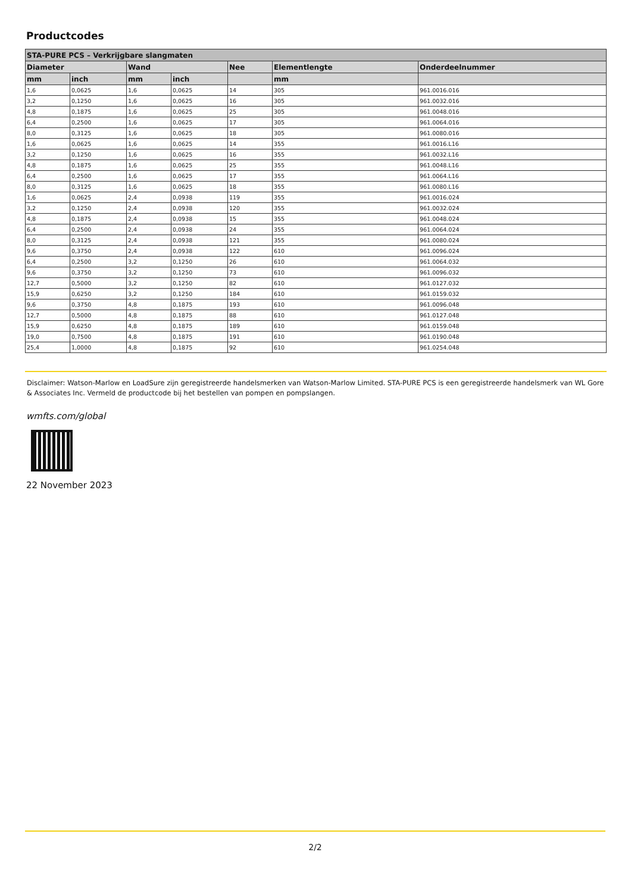Productcodes
| STA-PURE PCS – Verkrijgbare slangmaten | | | | | | |
| --- | --- | --- | --- | --- | --- | --- |
| Diameter | | Wand | | Nee | Elementlengte | Onderdeelnummer |
| mm | inch | mm | inch | | mm | |
| 1,6 | 0,0625 | 1,6 | 0,0625 | 14 | 305 | 961.0016.016 |
| 3,2 | 0,1250 | 1,6 | 0,0625 | 16 | 305 | 961.0032.016 |
| 4,8 | 0,1875 | 1,6 | 0,0625 | 25 | 305 | 961.0048.016 |
| 6,4 | 0,2500 | 1,6 | 0,0625 | 17 | 305 | 961.0064.016 |
| 8,0 | 0,3125 | 1,6 | 0,0625 | 18 | 305 | 961.0080.016 |
| 1,6 | 0,0625 | 1,6 | 0,0625 | 14 | 355 | 961.0016.L16 |
| 3,2 | 0,1250 | 1,6 | 0,0625 | 16 | 355 | 961.0032.L16 |
| 4,8 | 0,1875 | 1,6 | 0,0625 | 25 | 355 | 961.0048.L16 |
| 6,4 | 0,2500 | 1,6 | 0,0625 | 17 | 355 | 961.0064.L16 |
| 8,0 | 0,3125 | 1,6 | 0,0625 | 18 | 355 | 961.0080.L16 |
| 1,6 | 0,0625 | 2,4 | 0,0938 | 119 | 355 | 961.0016.024 |
| 3,2 | 0,1250 | 2,4 | 0,0938 | 120 | 355 | 961.0032.024 |
| 4,8 | 0,1875 | 2,4 | 0,0938 | 15 | 355 | 961.0048.024 |
| 6,4 | 0,2500 | 2,4 | 0,0938 | 24 | 355 | 961.0064.024 |
| 8,0 | 0,3125 | 2,4 | 0,0938 | 121 | 355 | 961.0080.024 |
| 9,6 | 0,3750 | 2,4 | 0,0938 | 122 | 610 | 961.0096.024 |
| 6,4 | 0,2500 | 3,2 | 0,1250 | 26 | 610 | 961.0064.032 |
| 9,6 | 0,3750 | 3,2 | 0,1250 | 73 | 610 | 961.0096.032 |
| 12,7 | 0,5000 | 3,2 | 0,1250 | 82 | 610 | 961.0127.032 |
| 15,9 | 0,6250 | 3,2 | 0,1250 | 184 | 610 | 961.0159.032 |
| 9,6 | 0,3750 | 4,8 | 0,1875 | 193 | 610 | 961.0096.048 |
| 12,7 | 0,5000 | 4,8 | 0,1875 | 88 | 610 | 961.0127.048 |
| 15,9 | 0,6250 | 4,8 | 0,1875 | 189 | 610 | 961.0159.048 |
| 19,0 | 0,7500 | 4,8 | 0,1875 | 191 | 610 | 961.0190.048 |
| 25,4 | 1,0000 | 4,8 | 0,1875 | 92 | 610 | 961.0254.048 |
Disclaimer: Watson-Marlow en LoadSure zijn geregistreerde handelsmerken van Watson-Marlow Limited. STA-PURE PCS is een geregistreerde handelsmerk van WL Gore & Associates Inc. Vermeld de productcode bij het bestellen van pompen en pompslangen.
wmfts.com/global
22 November 2023
2/2